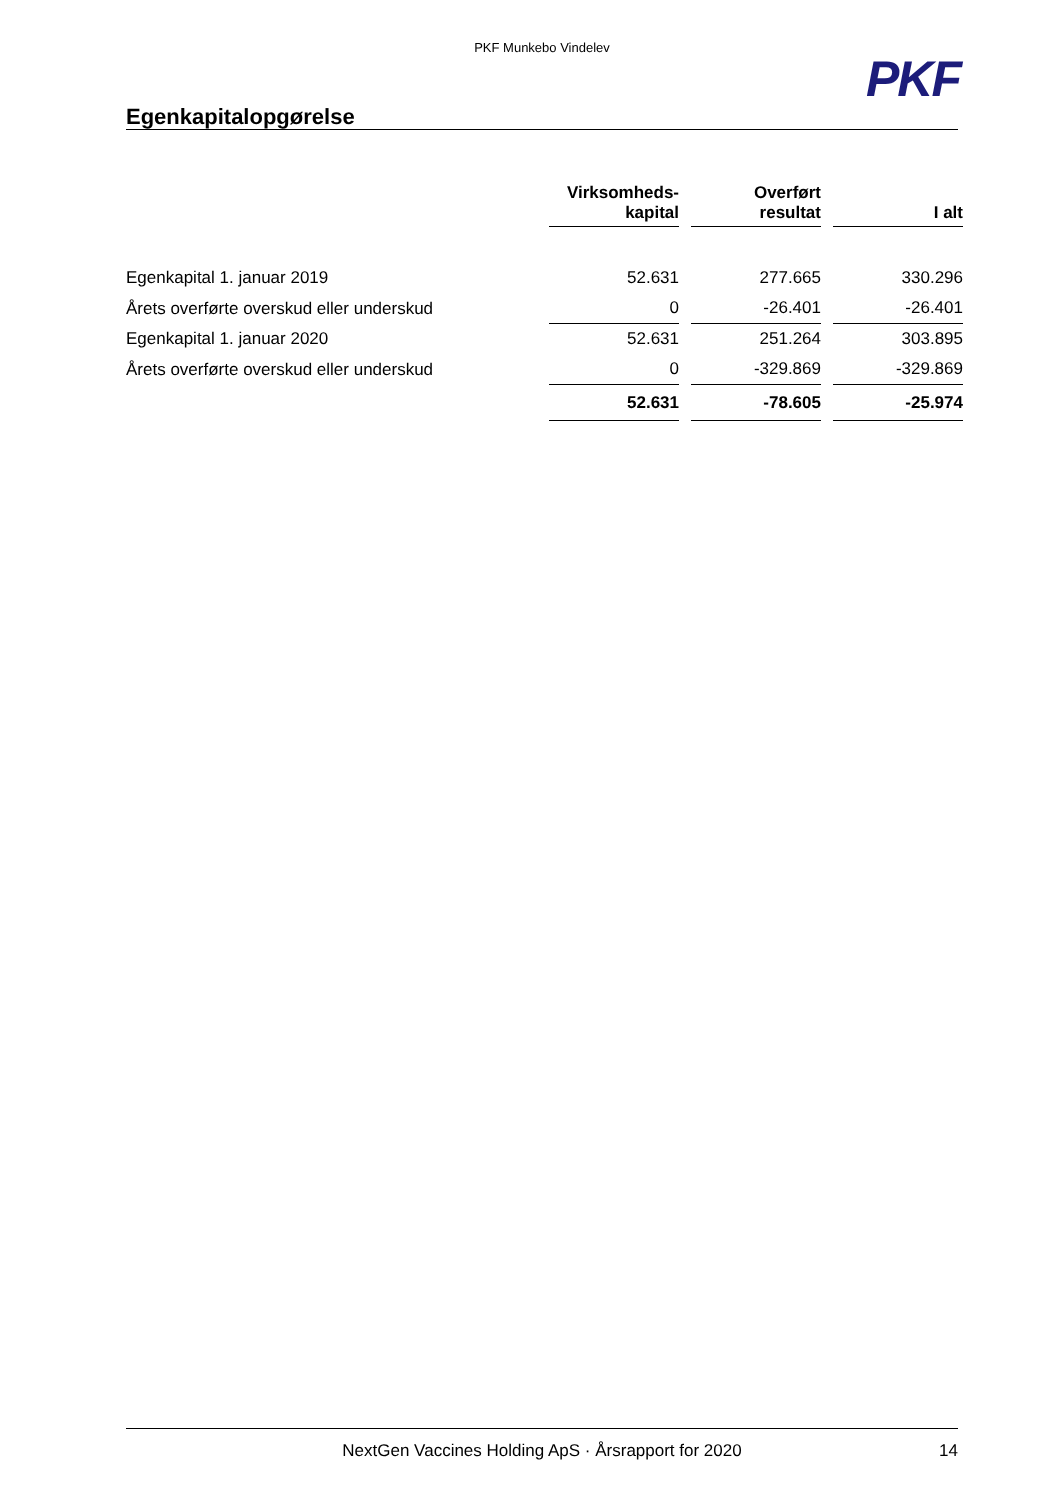PKF Munkebo Vindelev
PKF
Egenkapitalopgørelse
| | Virksomheds- kapital | | Overført resultat | | I alt |
| Egenkapital 1. januar 2019 | 52.631 | | 277.665 | | 330.296 |
| Årets overførte overskud eller underskud | 0 | | -26.401 | | -26.401 |
| Egenkapital 1. januar 2020 | 52.631 | | 251.264 | | 303.895 |
| Årets overførte overskud eller underskud | 0 | | -329.869 | | -329.869 |
| | 52.631 | | -78.605 | | -25.974 |
NextGen Vaccines Holding ApS · Årsrapport for 2020 14